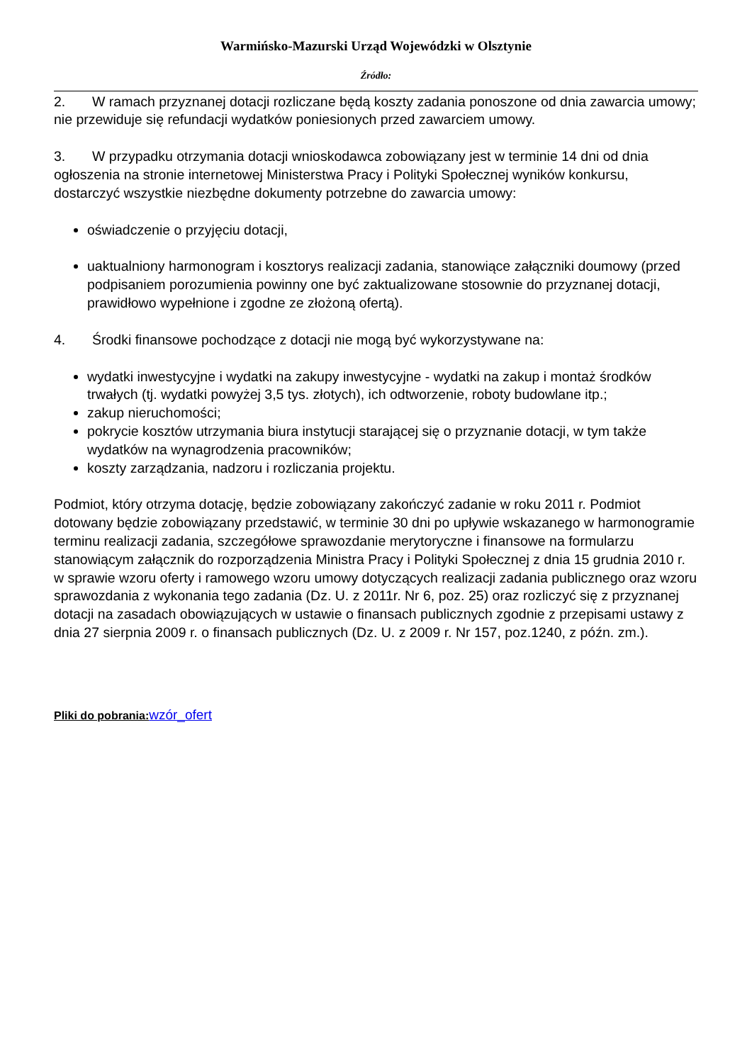Warmińsko-Mazurski Urząd Wojewódzki w Olsztynie
Źródło:
2. W ramach przyznanej dotacji rozliczane będą koszty zadania ponoszone od dnia zawarcia umowy; nie przewiduje się refundacji wydatków poniesionych przed zawarciem umowy.
3. W przypadku otrzymania dotacji wnioskodawca zobowiązany jest w terminie 14 dni od dnia ogłoszenia na stronie internetowej Ministerstwa Pracy i Polityki Społecznej wyników konkursu, dostarczyć wszystkie niezbędne dokumenty potrzebne do zawarcia umowy:
oświadczenie o przyjęciu dotacji,
uaktualniony harmonogram i kosztorys realizacji zadania, stanowiące załączniki doumowy (przed podpisaniem porozumienia powinny one być zaktualizowane stosownie do przyznanej dotacji, prawidłowo wypełnione i zgodne ze złożoną ofertą).
4. Środki finansowe pochodzące z dotacji nie mogą być wykorzystywane na:
wydatki inwestycyjne i wydatki na zakupy inwestycyjne - wydatki na zakup i montaż środków trwałych (tj. wydatki powyżej 3,5 tys. złotych), ich odtworzenie, roboty budowlane itp.;
zakup nieruchomości;
pokrycie kosztów utrzymania biura instytucji starającej się o przyznanie dotacji, w tym także wydatków na wynagrodzenia pracowników;
koszty zarządzania, nadzoru i rozliczania projektu.
Podmiot, który otrzyma dotację, będzie zobowiązany zakończyć zadanie w roku 2011 r. Podmiot dotowany będzie zobowiązany przedstawić, w terminie 30 dni po upływie wskazanego w harmonogramie terminu realizacji zadania, szczegółowe sprawozdanie merytoryczne i finansowe na formularzu stanowiącym załącznik do rozporządzenia Ministra Pracy i Polityki Społecznej z dnia 15 grudnia 2010 r. w sprawie wzoru oferty i ramowego wzoru umowy dotyczących realizacji zadania publicznego oraz wzoru sprawozdania z wykonania tego zadania (Dz. U. z 2011r. Nr 6, poz. 25) oraz rozliczyć się z przyznanej dotacji na zasadach obowiązujących w ustawie o finansach publicznych zgodnie z przepisami ustawy z dnia 27 sierpnia 2009 r. o finansach publicznych (Dz. U. z 2009 r. Nr 157, poz.1240, z późn. zm.).
Pliki do pobrania: wzór_ofert